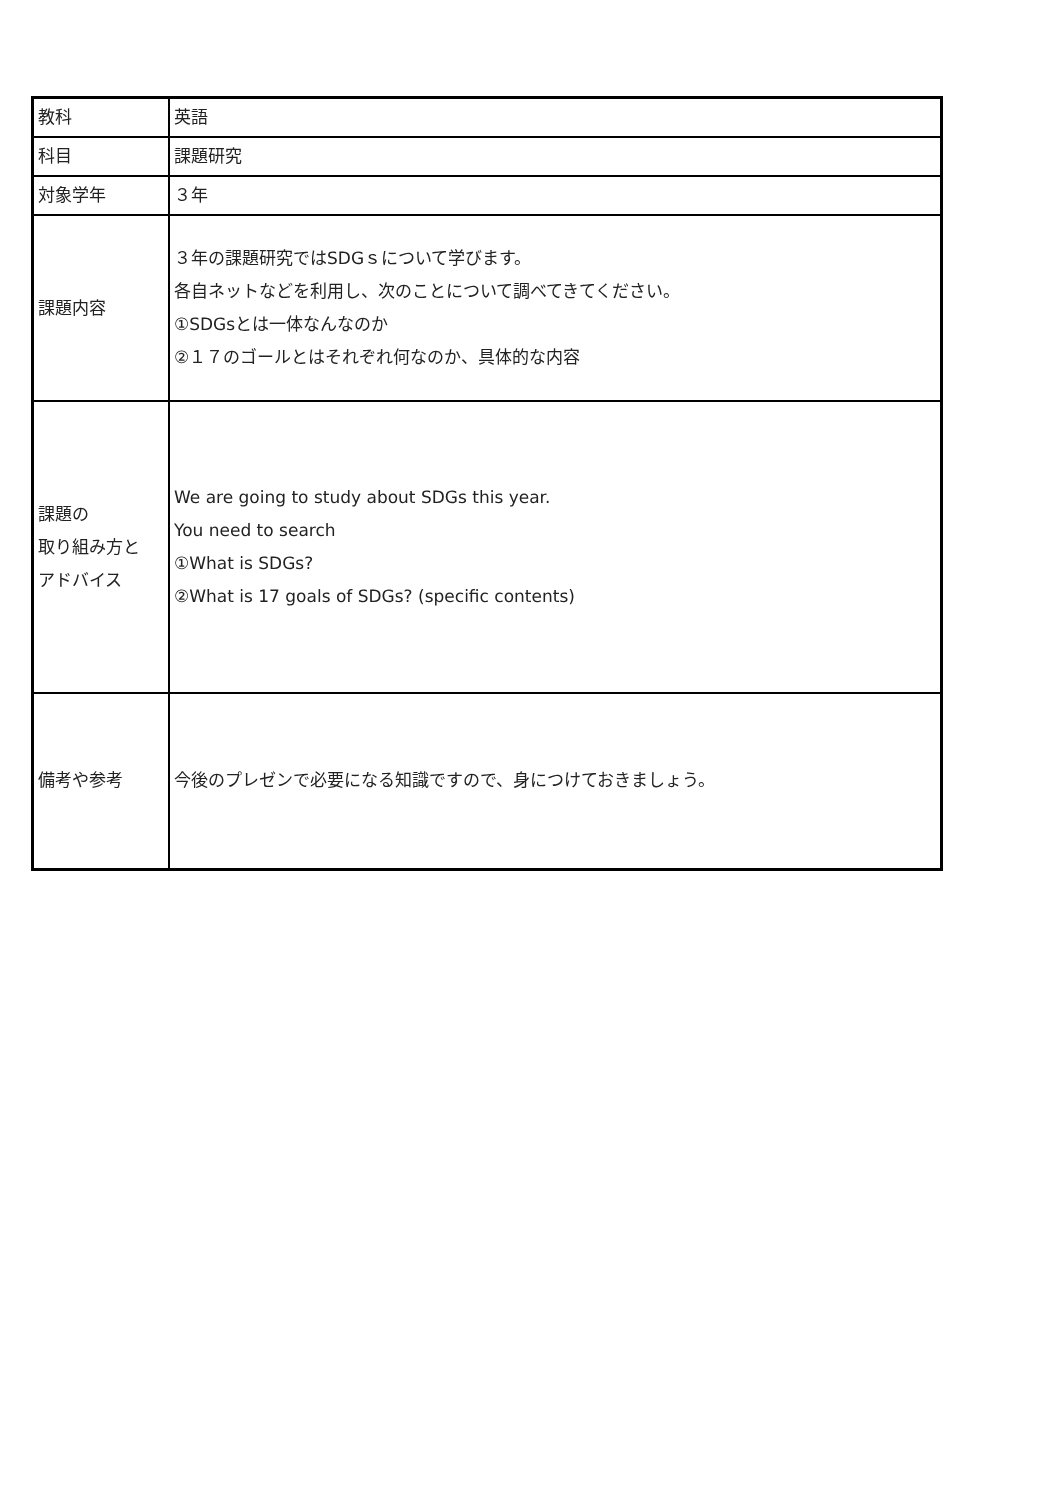| 教科 | 英語 |
| 科目 | 課題研究 |
| 対象学年 | ３年 |
| 課題内容 | ３年の課題研究ではSDGｓについて学びます。 各自ネットなどを利用し、次のことについて調べてきてください。 ①SDGsとは一体なんなのか ②１７のゴールとはそれぞれ何なのか、具体的な内容 |
| 課題の 取り組み方と アドバイス | We are going to study about SDGs this year. You need to search ①What is SDGs? ②What is 17 goals of SDGs? (specific contents) |
| 備考や参考 | 今後のプレゼンで必要になる知識ですので、身につけておきましょう。 |